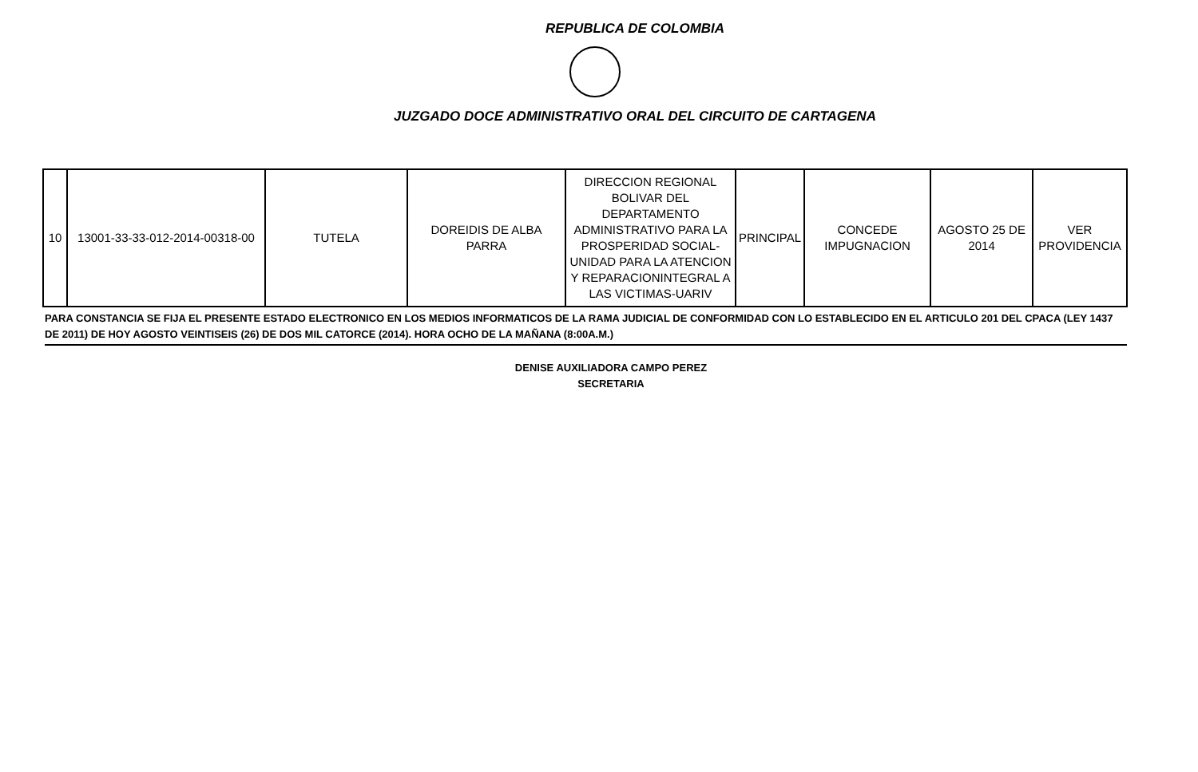REPUBLICA DE COLOMBIA
JUZGADO DOCE ADMINISTRATIVO ORAL DEL CIRCUITO DE CARTAGENA
| 10 | 13001-33-33-012-2014-00318-00 | TUTELA | DOREIDIS DE ALBA PARRA | DIRECCION REGIONAL BOLIVAR DEL DEPARTAMENTO ADMINISTRATIVO PARA LA PROSPERIDAD SOCIAL- UNIDAD PARA LA ATENCION Y REPARACIONINTEGRAL A LAS VICTIMAS-UARIV | PRINCIPAL | CONCEDE IMPUGNACION | AGOSTO 25 DE 2014 | VER PROVIDENCIA |
PARA CONSTANCIA SE FIJA EL PRESENTE ESTADO ELECTRONICO EN LOS MEDIOS INFORMATICOS DE LA RAMA JUDICIAL DE CONFORMIDAD CON LO ESTABLECIDO EN EL ARTICULO 201 DEL CPACA (LEY 1437 DE 2011) DE HOY AGOSTO VEINTISEIS (26) DE DOS MIL CATORCE (2014). HORA OCHO DE LA MAÑANA (8:00A.M.)
DENISE AUXILIADORA CAMPO PEREZ
SECRETARIA